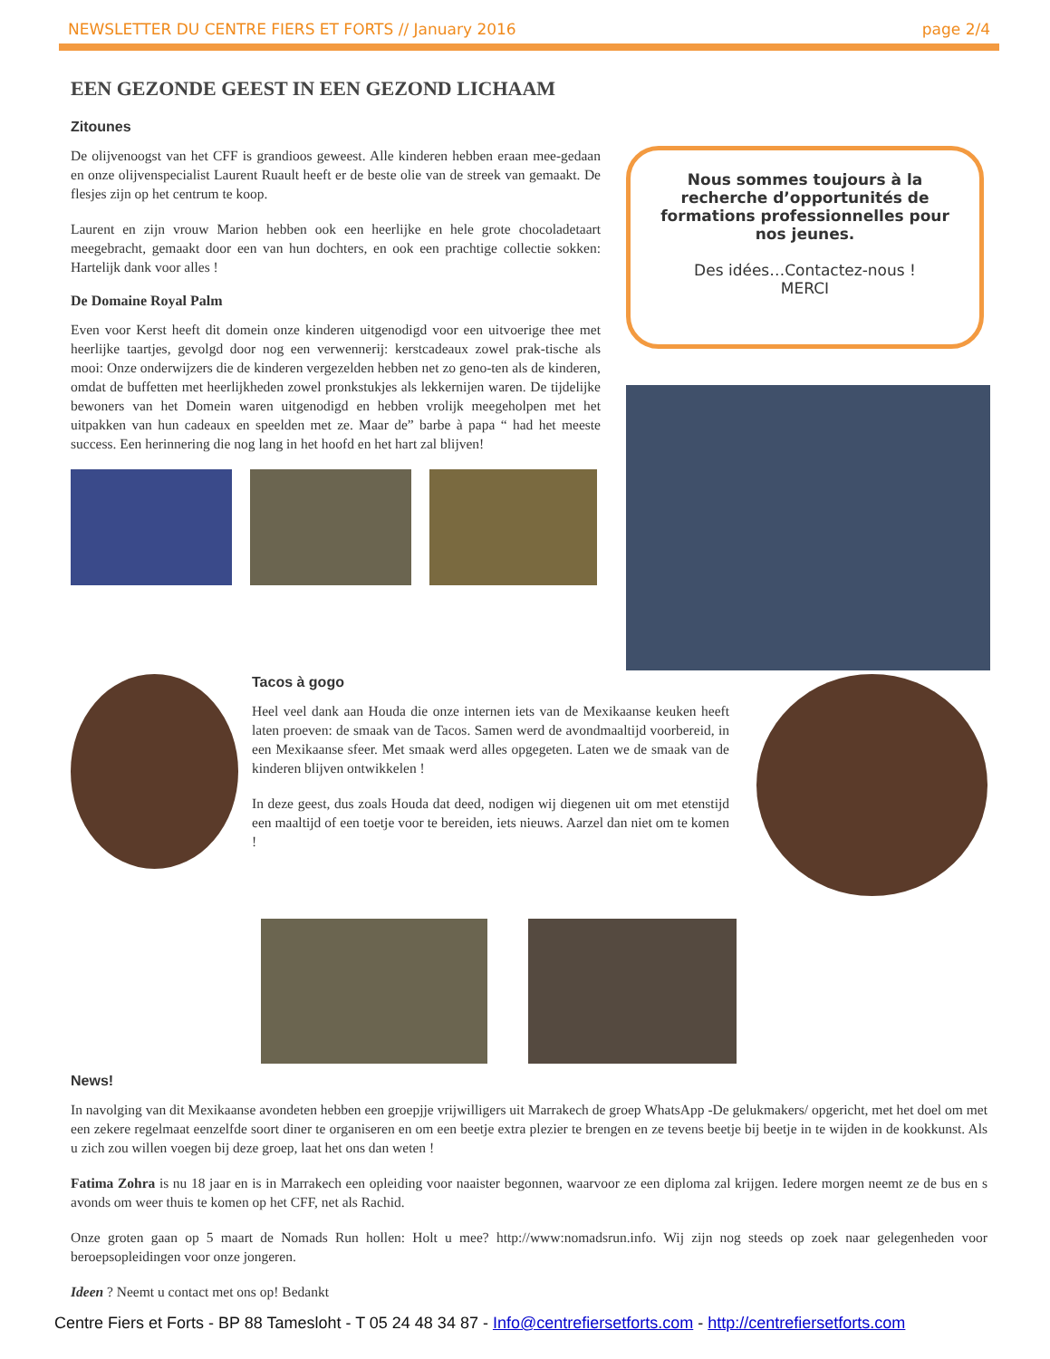NEWSLETTER DU CENTRE FIERS ET FORTS // January 2016 page 2/4
EEN GEZONDE GEEST IN EEN GEZOND LICHAAM
Zitounes
De olijvenoogst van het CFF is grandioos geweest. Alle kinderen hebben eraan mee-gedaan en onze olijvenspecialist Laurent Ruault heeft er de beste olie van de streek van gemaakt. De flesjes zijn op het centrum te koop.
Laurent en zijn vrouw Marion hebben ook een heerlijke en hele grote chocoladetaart meegebracht, gemaakt door een van hun dochters, en ook een prachtige collectie sokken: Hartelijk dank voor alles !
De Domaine Royal Palm
Even voor Kerst heeft dit domein onze kinderen uitgenodigd voor een uitvoerige thee met heerlijke taartjes, gevolgd door nog een verwennerij: kerstcadeaux zowel prak-tische als mooi: Onze onderwijzers die de kinderen vergezelden hebben net zo geno-ten als de kinderen, omdat de buffetten met heerlijkheden zowel pronkstukjes als lekkernijen waren. De tijdelijke bewoners van het Domein waren uitgenodigd en hebben vrolijk meegeholpen met het uitpakken van hun cadeaux en speelden met ze. Maar de” barbe à papa “ had het meeste success. Een herinnering die nog lang in het hoofd en het hart zal blijven!
Nous sommes toujours à la recherche d’opportunités de formations professionnelles pour nos jeunes.
Des idées…Contactez-nous !
MERCI
Tacos à gogo
Heel veel dank aan Houda die onze internen iets van de Mexikaanse keuken heeft laten proeven: de smaak van de Tacos. Samen werd de avondmaaltijd voorbereid, in een Mexikaanse sfeer. Met smaak werd alles opgegeten. Laten we de smaak van de kinderen blijven ontwikkelen !
In deze geest, dus zoals Houda dat deed, nodigen wij diegenen uit om met etenstijd een maaltijd of een toetje voor te bereiden, iets nieuws. Aarzel dan niet om te komen !
News!
In navolging van dit Mexikaanse avondeten hebben een groepjje vrijwilligers uit Marrakech de groep WhatsApp -De gelukmakers/ opgericht, met het doel om met een zekere regelmaat eenzelfde soort diner te organiseren en om een beetje extra plezier te brengen en ze tevens beetje bij beetje in te wijden in de kookkunst. Als u zich zou willen voegen bij deze groep, laat het ons dan weten !
Fatima Zohra is nu 18 jaar en is in Marrakech een opleiding voor naaister begonnen, waarvoor ze een diploma zal krijgen. Iedere morgen neemt ze de bus en s avonds om weer thuis te komen op het CFF, net als Rachid.
Onze groten gaan op 5 maart de Nomads Run hollen: Holt u mee? http://www:nomadsrun.info. Wij zijn nog steeds op zoek naar gelegenheden voor beroepsopleidingen voor onze jongeren.
Ideen ? Neemt u contact met ons op! Bedankt
Centre Fiers et Forts - BP 88 Tamesloht - T 05 24 48 34 87 - Info@centrefiersetforts.com - http://centrefiersetforts.com